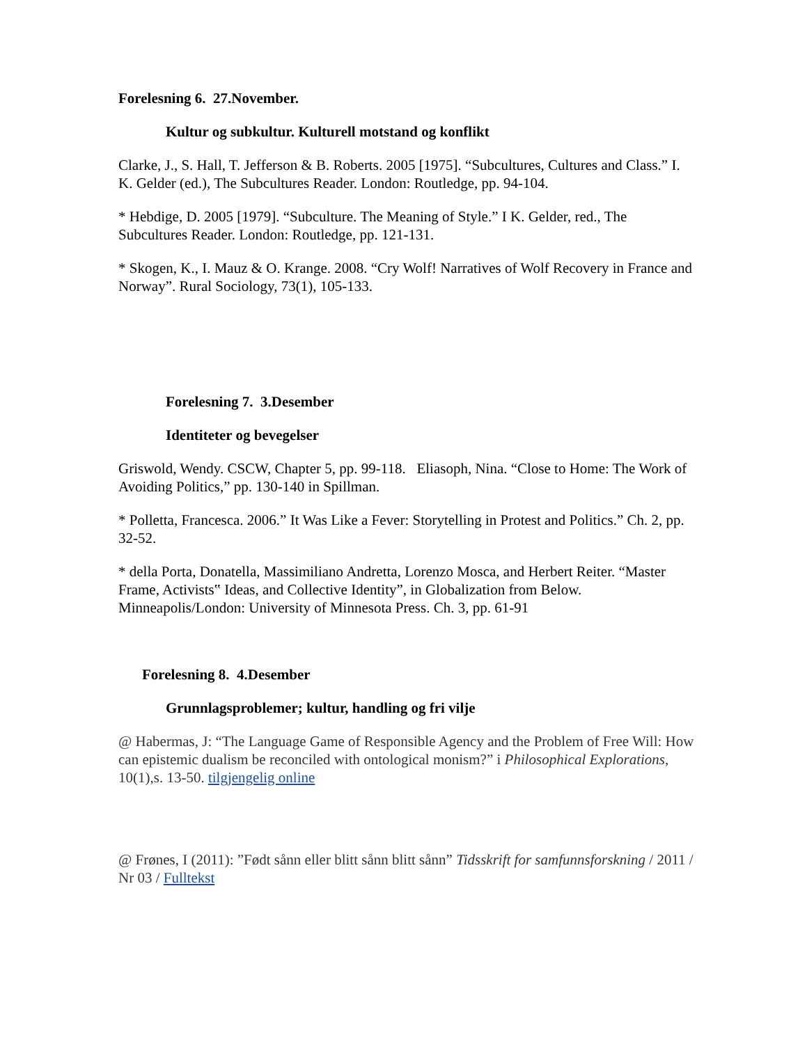Forelesning 6. 27.November.
Kultur og subkultur. Kulturell motstand og konflikt
Clarke, J., S. Hall, T. Jefferson & B. Roberts. 2005 [1975]. “Subcultures, Cultures and Class.” I. K. Gelder (ed.), The Subcultures Reader. London: Routledge, pp. 94-104.
* Hebdige, D. 2005 [1979]. “Subculture. The Meaning of Style.” I K. Gelder, red., The Subcultures Reader. London: Routledge, pp. 121-131.
* Skogen, K., I. Mauz & O. Krange. 2008. “Cry Wolf! Narratives of Wolf Recovery in France and Norway”. Rural Sociology, 73(1), 105-133.
Forelesning 7. 3.Desember
Identiteter og bevegelser
Griswold, Wendy. CSCW, Chapter 5, pp. 99-118. Eliasoph, Nina. “Close to Home: The Work of Avoiding Politics,” pp. 130-140 in Spillman.
* Polletta, Francesca. 2006.” It Was Like a Fever: Storytelling in Protest and Politics.” Ch. 2, pp. 32-52.
* della Porta, Donatella, Massimiliano Andretta, Lorenzo Mosca, and Herbert Reiter. “Master Frame, Activists‟ Ideas, and Collective Identity”, in Globalization from Below. Minneapolis/London: University of Minnesota Press. Ch. 3, pp. 61-91
Forelesning 8. 4.Desember
Grunnlagsproblemer; kultur, handling og fri vilje
@ Habermas, J: “The Language Game of Responsible Agency and the Problem of Free Will: How can epistemic dualism be reconciled with ontological monism?” i Philosophical Explorations, 10(1),s. 13-50. tilgjengelig online
@ Frønes, I (2011): ”Født sånn eller blitt sånn blitt sånn” Tidsskrift for samfunnsforskning / 2011 / Nr 03 / Fulltekst